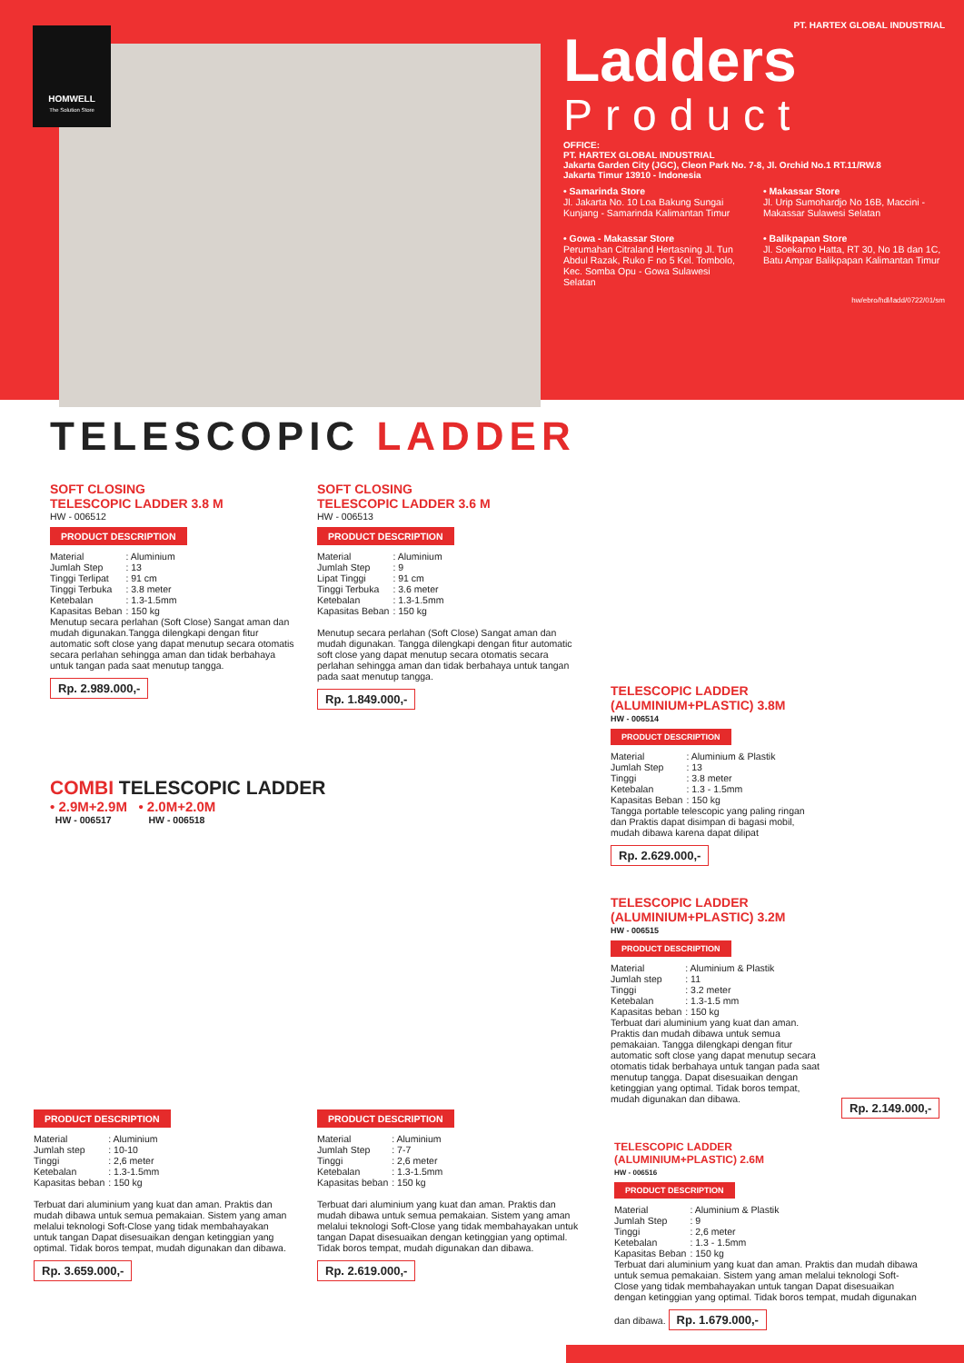HOMWELL
The Solution Store
PT. HARTEX GLOBAL INDUSTRIAL
Ladders
Product
OFFICE:
PT. HARTEX GLOBAL INDUSTRIAL
Jakarta Garden City (JGC), Cleon Park No. 7-8, Jl. Orchid No.1 RT.11/RW.8
Jakarta Timur 13910 - Indonesia
• Samarinda Store
Jl. Jakarta No. 10 Loa Bakung Sungai Kunjang - Samarinda Kalimantan Timur
• Makassar Store
Jl. Urip Sumohardjo No 16B, Maccini - Makassar Sulawesi Selatan
• Gowa - Makassar Store
Perumahan Citraland Hertasning Jl. Tun Abdul Razak, Ruko F no 5 Kel. Tombolo, Kec. Somba Opu - Gowa Sulawesi Selatan
• Balikpapan Store
Jl. Soekarno Hatta, RT 30, No 1B dan 1C, Batu Ampar Balikpapan Kalimantan Timur
hw/ebro/hdl/ladd/0722/01/sm
TELESCOPIC LADDER
SOFT CLOSING
TELESCOPIC LADDER 3.8 M
HW - 006512
PRODUCT DESCRIPTION
| Material | : Aluminium |
| Jumlah Step | : 13 |
| Tinggi Terlipat | : 91 cm |
| Tinggi Terbuka | : 3.8 meter |
| Ketebalan | : 1.3-1.5mm |
| Kapasitas Beban | : 150 kg |
Menutup secara perlahan (Soft Close) Sangat aman dan mudah digunakan.Tangga dilengkapi dengan fitur automatic soft close yang dapat menutup secara otomatis secara perlahan sehingga aman dan tidak berbahaya untuk tangan pada saat menutup tangga.
Rp. 2.989.000,-
SOFT CLOSING
TELESCOPIC LADDER 3.6 M
HW - 006513
PRODUCT DESCRIPTION
| Material | : Aluminium |
| Jumlah Step | : 9 |
| Lipat Tinggi | : 91 cm |
| Tinggi Terbuka | : 3.6 meter |
| Ketebalan | : 1.3-1.5mm |
| Kapasitas Beban | : 150 kg |
Menutup secara perlahan (Soft Close) Sangat aman dan mudah digunakan. Tangga dilengkapi dengan fitur automatic soft close yang dapat menutup secara otomatis secara perlahan sehingga aman dan tidak berbahaya untuk tangan pada saat menutup tangga.
Rp. 1.849.000,-
TELESCOPIC LADDER
(ALUMINIUM+PLASTIC) 3.8M
HW - 006514
PRODUCT DESCRIPTION
| Material | : Aluminium & Plastik |
| Jumlah Step | : 13 |
| Tinggi | : 3.8 meter |
| Ketebalan | : 1.3 - 1.5mm |
| Kapasitas Beban | : 150 kg |
Tangga portable telescopic yang paling ringan dan Praktis dapat disimpan di bagasi mobil, mudah dibawa karena dapat dilipat
Rp. 2.629.000,-
COMBI TELESCOPIC LADDER
• 2.9M+2.9M • 2.0M+2.0M
HW - 006517 HW - 006518
TELESCOPIC LADDER
(ALUMINIUM+PLASTIC) 3.2M
HW - 006515
PRODUCT DESCRIPTION
| Material | : Aluminium & Plastik |
| Jumlah step | : 11 |
| Tinggi | : 3.2 meter |
| Ketebalan | : 1.3-1.5 mm |
| Kapasitas beban | : 150 kg |
Terbuat dari aluminium yang kuat dan aman. Praktis dan mudah dibawa untuk semua pemakaian. Tangga dilengkapi dengan fitur automatic soft close yang dapat menutup secara otomatis tidak berbahaya untuk tangan pada saat menutup tangga. Dapat disesuaikan dengan ketinggian yang optimal. Tidak boros tempat, mudah digunakan dan dibawa.
Rp. 2.149.000,-
PRODUCT DESCRIPTION
| Material | : Aluminium |
| Jumlah step | : 10-10 |
| Tinggi | : 2,6 meter |
| Ketebalan | : 1.3-1.5mm |
| Kapasitas beban | : 150 kg |
Terbuat dari aluminium yang kuat dan aman. Praktis dan mudah dibawa untuk semua pemakaian. Sistem yang aman melalui teknologi Soft-Close yang tidak membahayakan untuk tangan Dapat disesuaikan dengan ketinggian yang optimal. Tidak boros tempat, mudah digunakan dan dibawa.
Rp. 3.659.000,-
PRODUCT DESCRIPTION
| Material | : Aluminium |
| Jumlah Step | : 7-7 |
| Tinggi | : 2,6 meter |
| Ketebalan | : 1.3-1.5mm |
| Kapasitas beban | : 150 kg |
Terbuat dari aluminium yang kuat dan aman. Praktis dan mudah dibawa untuk semua pemakaian. Sistem yang aman melalui teknologi Soft-Close yang tidak membahayakan untuk tangan Dapat disesuaikan dengan ketinggian yang optimal. Tidak boros tempat, mudah digunakan dan dibawa.
Rp. 2.619.000,-
TELESCOPIC LADDER
(ALUMINIUM+PLASTIC) 2.6M
HW - 006516
PRODUCT DESCRIPTION
| Material | : Aluminium & Plastik |
| Jumlah Step | : 9 |
| Tinggi | : 2,6 meter |
| Ketebalan | : 1.3 - 1.5mm |
| Kapasitas Beban | : 150 kg |
Terbuat dari aluminium yang kuat dan aman. Praktis dan mudah dibawa untuk semua pemakaian. Sistem yang aman melalui teknologi Soft-Close yang tidak membahayakan untuk tangan Dapat disesuaikan dengan ketinggian yang optimal. Tidak boros tempat, mudah digunakan dan dibawa. Rp. 1.679.000,-